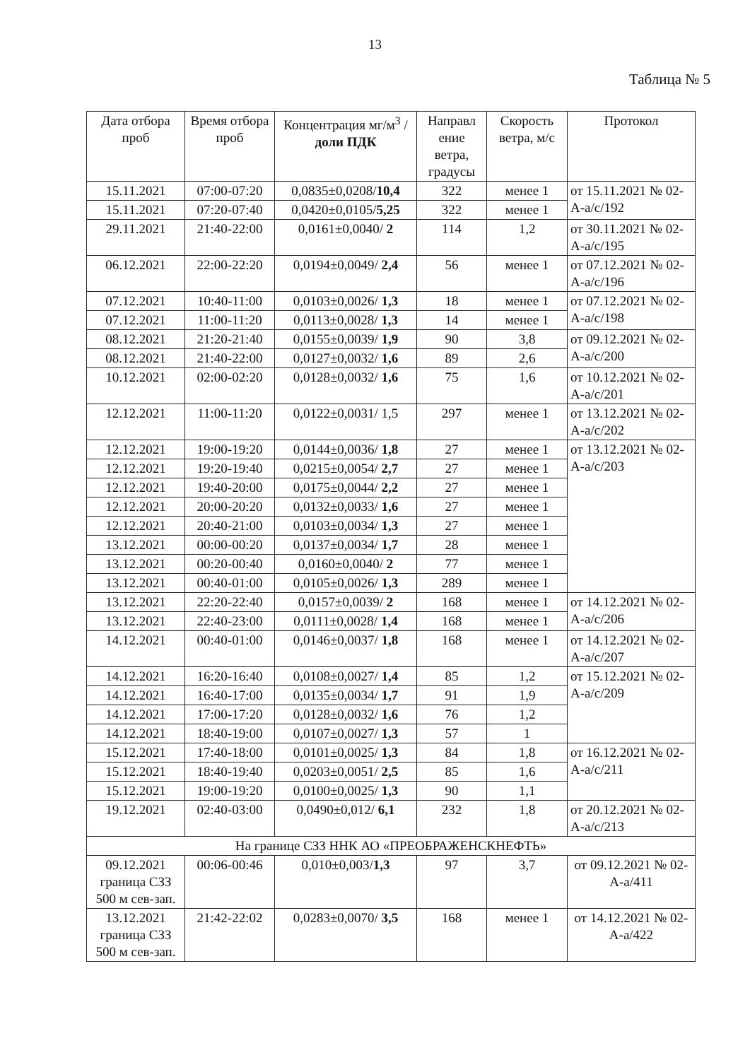13
Таблица № 5
| Дата отбора проб | Время отбора проб | Концентрация мг/м<sup>3</sup> / доли ПДК | Направл ение ветра, градусы | Скорость ветра, м/с | Протокол |
| --- | --- | --- | --- | --- | --- |
| 15.11.2021 | 07:00-07:20 | 0,0835±0,0208/ 10,4 | 322 | менее 1 | от 15.11.2021 № 02-А-а/с/192 |
| 15.11.2021 | 07:20-07:40 | 0,0420±0,0105/ 5,25 | 322 | менее 1 | |
| 29.11.2021 | 21:40-22:00 | 0,0161±0,0040/ 2 | 114 | 1,2 | от 30.11.2021 № 02-А-а/с/195 |
| 06.12.2021 | 22:00-22:20 | 0,0194±0,0049/ 2,4 | 56 | менее 1 | от 07.12.2021 № 02-А-а/с/196 |
| 07.12.2021 | 10:40-11:00 | 0,0103±0,0026/ 1,3 | 18 | менее 1 | от 07.12.2021 № 02-А-а/с/198 |
| 07.12.2021 | 11:00-11:20 | 0,0113±0,0028/ 1,3 | 14 | менее 1 | |
| 08.12.2021 | 21:20-21:40 | 0,0155±0,0039/ 1,9 | 90 | 3,8 | от 09.12.2021 № 02-А-а/с/200 |
| 08.12.2021 | 21:40-22:00 | 0,0127±0,0032/ 1,6 | 89 | 2,6 | |
| 10.12.2021 | 02:00-02:20 | 0,0128±0,0032/ 1,6 | 75 | 1,6 | от 10.12.2021 № 02-А-а/с/201 |
| 12.12.2021 | 11:00-11:20 | 0,0122±0,0031/ 1,5 | 297 | менее 1 | от 13.12.2021 № 02-А-а/с/202 |
| 12.12.2021 | 19:00-19:20 | 0,0144±0,0036/ 1,8 | 27 | менее 1 | от 13.12.2021 № 02-А-а/с/203 |
| 12.12.2021 | 19:20-19:40 | 0,0215±0,0054/ 2,7 | 27 | менее 1 | |
| 12.12.2021 | 19:40-20:00 | 0,0175±0,0044/ 2,2 | 27 | менее 1 | |
| 12.12.2021 | 20:00-20:20 | 0,0132±0,0033/ 1,6 | 27 | менее 1 | |
| 12.12.2021 | 20:40-21:00 | 0,0103±0,0034/ 1,3 | 27 | менее 1 | |
| 13.12.2021 | 00:00-00:20 | 0,0137±0,0034/ 1,7 | 28 | менее 1 | |
| 13.12.2021 | 00:20-00:40 | 0,0160±0,0040/ 2 | 77 | менее 1 | |
| 13.12.2021 | 00:40-01:00 | 0,0105±0,0026/ 1,3 | 289 | менее 1 | |
| 13.12.2021 | 22:20-22:40 | 0,0157±0,0039/ 2 | 168 | менее 1 | от 14.12.2021 № 02-А-а/с/206 |
| 13.12.2021 | 22:40-23:00 | 0,0111±0,0028/ 1,4 | 168 | менее 1 | |
| 14.12.2021 | 00:40-01:00 | 0,0146±0,0037/ 1,8 | 168 | менее 1 | от 14.12.2021 № 02-А-а/с/207 |
| 14.12.2021 | 16:20-16:40 | 0,0108±0,0027/ 1,4 | 85 | 1,2 | от 15.12.2021 № 02-А-а/с/209 |
| 14.12.2021 | 16:40-17:00 | 0,0135±0,0034/ 1,7 | 91 | 1,9 | |
| 14.12.2021 | 17:00-17:20 | 0,0128±0,0032/ 1,6 | 76 | 1,2 | |
| 14.12.2021 | 18:40-19:00 | 0,0107±0,0027/ 1,3 | 57 | 1 | |
| 15.12.2021 | 17:40-18:00 | 0,0101±0,0025/ 1,3 | 84 | 1,8 | от 16.12.2021 № 02-А-а/с/211 |
| 15.12.2021 | 18:40-19:40 | 0,0203±0,0051/ 2,5 | 85 | 1,6 | |
| 15.12.2021 | 19:00-19:20 | 0,0100±0,0025/ 1,3 | 90 | 1,1 | |
| 19.12.2021 | 02:40-03:00 | 0,0490±0,012/ 6,1 | 232 | 1,8 | от 20.12.2021 № 02-А-а/с/213 |
| На границе СЗЗ ННК АО «ПРЕОБРАЖЕНСКНЕФТЬ» | | | | | |
| 09.12.2021 граница СЗЗ 500 м сев-зап. | 00:06-00:46 | 0,010±0,003/ 1,3 | 97 | 3,7 | от 09.12.2021 № 02-А-а/411 |
| 13.12.2021 граница СЗЗ 500 м сев-зап. | 21:42-22:02 | 0,0283±0,0070/ 3,5 | 168 | менее 1 | от 14.12.2021 № 02-А-а/422 |